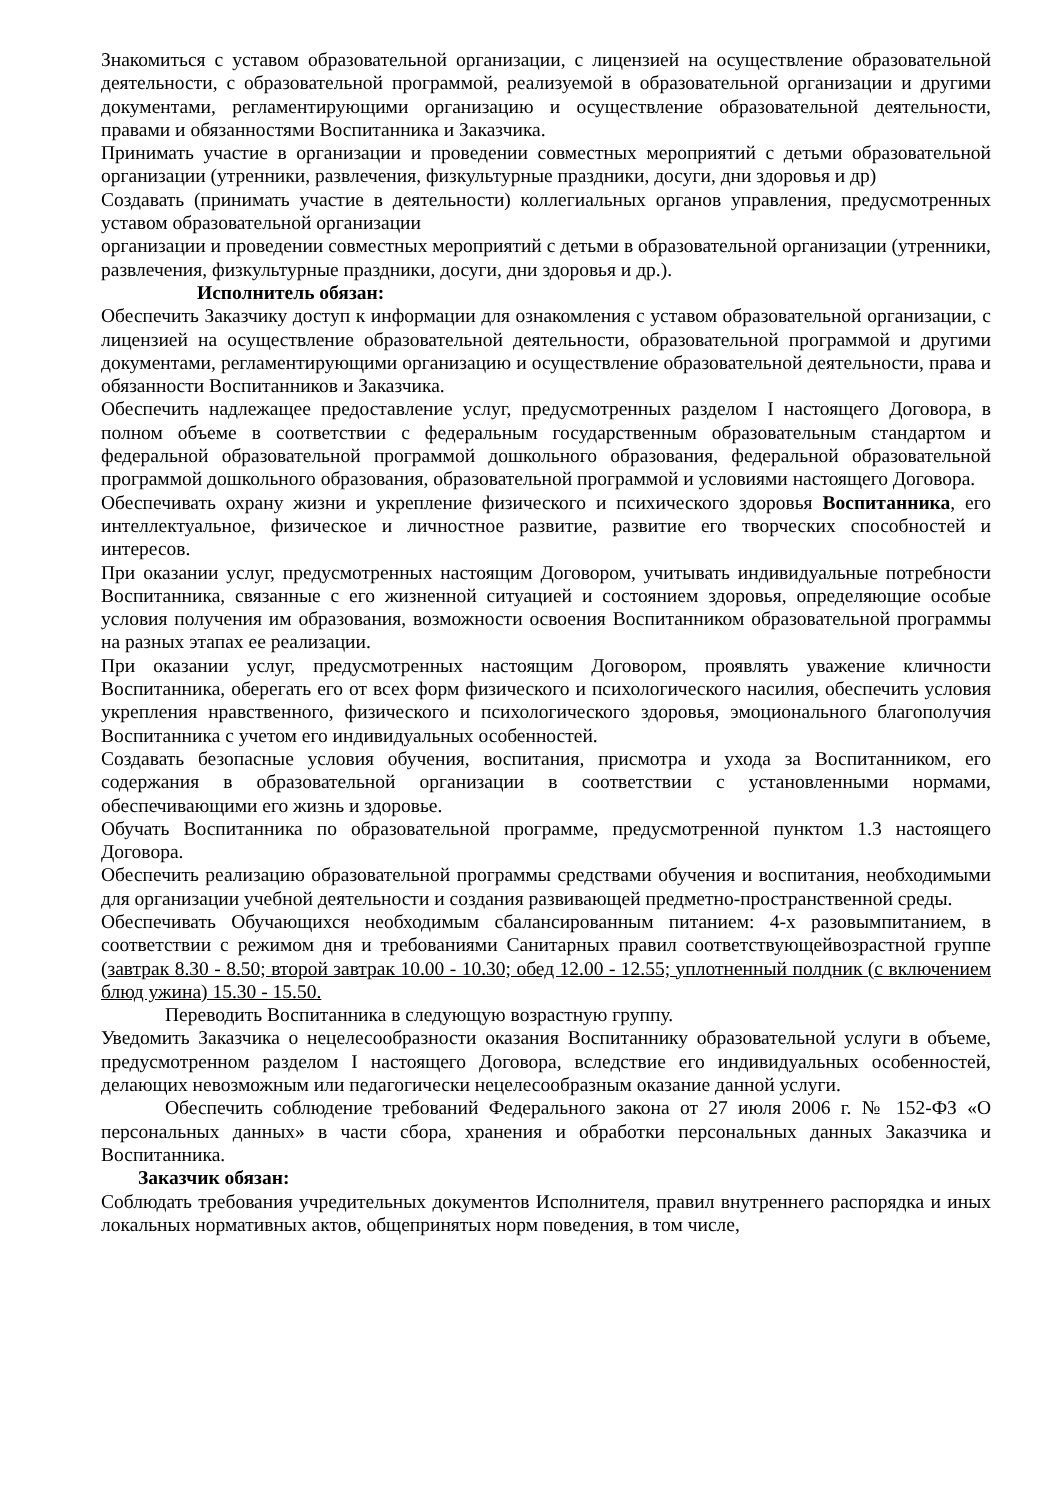Знакомиться с уставом образовательной организации, с лицензией на осуществление образовательной деятельности, с образовательной программой, реализуемой в образовательной организации и другими документами, регламентирующими организацию и осуществление образовательной деятельности, правами и обязанностями Воспитанника и Заказчика.
Принимать участие в организации и проведении совместных мероприятий с детьми образовательной организации (утренники, развлечения, физкультурные праздники, досуги, дни здоровья и др)
Создавать (принимать участие в деятельности) коллегиальных органов управления, предусмотренных уставом образовательной организации
организации и проведении совместных мероприятий с детьми в образовательной организации (утренники, развлечения, физкультурные праздники, досуги, дни здоровья и др.).
Исполнитель обязан:
Обеспечить Заказчику доступ к информации для ознакомления с уставом образовательной организации, с лицензией на осуществление образовательной деятельности, образовательной программой и другими документами, регламентирующими организацию и осуществление образовательной деятельности, права и обязанности Воспитанников и Заказчика.
Обеспечить надлежащее предоставление услуг, предусмотренных разделом I настоящего Договора, в полном объеме в соответствии с федеральным государственным образовательным стандартом и федеральной образовательной программой дошкольного образования, федеральной образовательной программой дошкольного образования, образовательной программой и условиями настоящего Договора.
Обеспечивать охрану жизни и укрепление физического и психического здоровья Воспитанника, его интеллектуальное, физическое и личностное развитие, развитие его творческих способностей и интересов.
При оказании услуг, предусмотренных настоящим Договором, учитывать индивидуальные потребности Воспитанника, связанные с его жизненной ситуацией и состоянием здоровья, определяющие особые условия получения им образования, возможности освоения Воспитанником образовательной программы на разных этапах ее реализации.
При оказании услуг, предусмотренных настоящим Договором, проявлять уважение кличности Воспитанника, оберегать его от всех форм физического и психологического насилия, обеспечить условия укрепления нравственного, физического и психологического здоровья, эмоционального благополучия Воспитанника с учетом его индивидуальных особенностей.
Создавать безопасные условия обучения, воспитания, присмотра и ухода за Воспитанником, его содержания в образовательной организации в соответствии с установленными нормами, обеспечивающими его жизнь и здоровье.
Обучать Воспитанника по образовательной программе, предусмотренной пунктом 1.3 настоящего Договора.
Обеспечить реализацию образовательной программы средствами обучения и воспитания, необходимыми для организации учебной деятельности и создания развивающей предметно-пространственной среды.
Обеспечивать Обучающихся необходимым сбалансированным питанием: 4-х разовымпитанием, в соответствии с режимом дня и требованиями Санитарных правил соответствующейвозрастной группе (завтрак 8.30 - 8.50; второй завтрак 10.00 - 10.30; обед 12.00 - 12.55; уплотненный полдник (с включением блюд ужина) 15.30 - 15.50.
Переводить Воспитанника в следующую возрастную группу.
Уведомить Заказчика о нецелесообразности оказания Воспитаннику образовательной услуги в объеме, предусмотренном разделом I настоящего Договора, вследствие его индивидуальных особенностей, делающих невозможным или педагогически нецелесообразным оказание данной услуги.
Обеспечить соблюдение требований Федерального закона от 27 июля 2006 г. № 152-ФЗ «О персональных данных» в части сбора, хранения и обработки персональных данных Заказчика и Воспитанника.
Заказчик обязан:
Соблюдать требования учредительных документов Исполнителя, правил внутреннего распорядка и иных локальных нормативных актов, общепринятых норм поведения, в том числе,